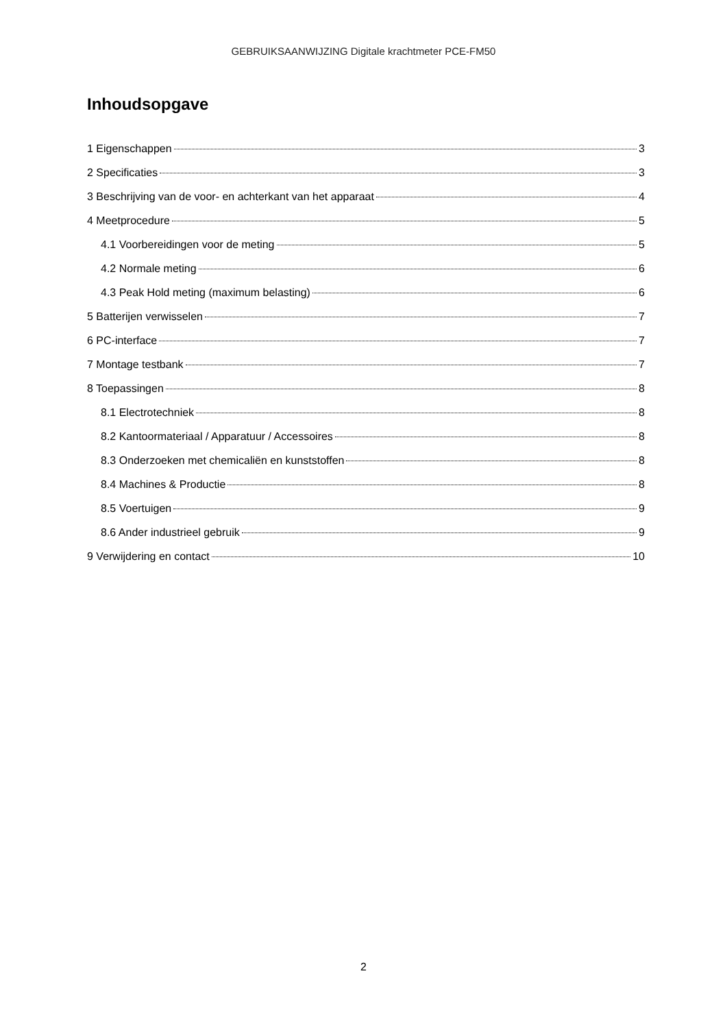GEBRUIKSAANWIJZING Digitale krachtmeter PCE-FM50
Inhoudsopgave
1 Eigenschappen 3
2 Specificaties 3
3 Beschrijving van de voor- en achterkant van het apparaat 4
4 Meetprocedure 5
4.1 Voorbereidingen voor de meting 5
4.2 Normale meting 6
4.3 Peak Hold meting (maximum belasting) 6
5 Batterijen verwisselen 7
6 PC-interface 7
7 Montage testbank 7
8 Toepassingen 8
8.1 Electrotechniek 8
8.2 Kantoormateriaal / Apparatuur / Accessoires 8
8.3 Onderzoeken met chemicaliën en kunststoffen 8
8.4 Machines & Productie 8
8.5 Voertuigen 9
8.6 Ander industrieel gebruik 9
9 Verwijdering en contact 10
2